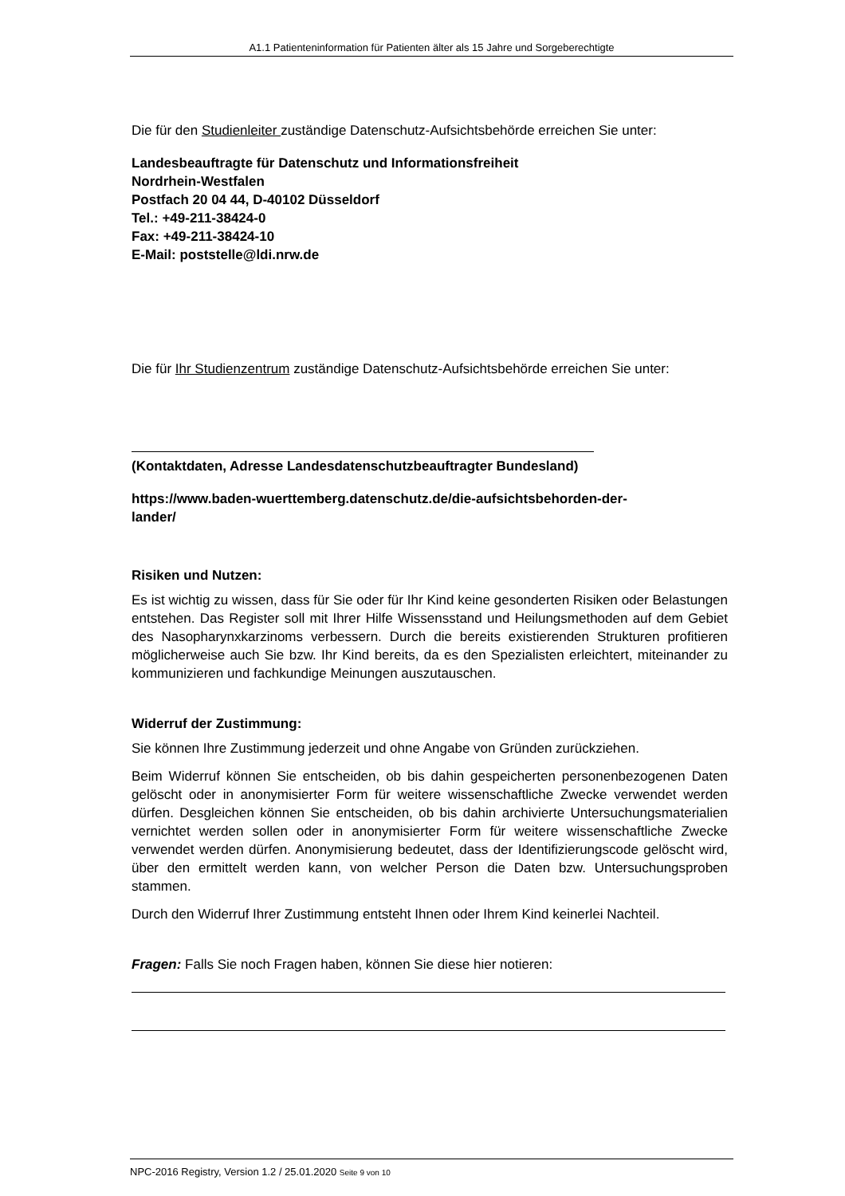A1.1 Patienteninformation für Patienten älter als 15 Jahre und Sorgeberechtigte
Die für den Studienleiter zuständige Datenschutz-Aufsichtsbehörde erreichen Sie unter:
Landesbeauftragte für Datenschutz und Informationsfreiheit
Nordrhein-Westfalen
Postfach 20 04 44, D-40102 Düsseldorf
Tel.: +49-211-38424-0
Fax: +49-211-38424-10
E-Mail: poststelle@ldi.nrw.de
Die für Ihr Studienzentrum zuständige Datenschutz-Aufsichtsbehörde erreichen Sie unter:
(Kontaktdaten, Adresse Landesdatenschutzbeauftragter Bundesland)
https://www.baden-wuerttemberg.datenschutz.de/die-aufsichtsbehorden-der-
lander/
Risiken und Nutzen:
Es ist wichtig zu wissen, dass für Sie oder für Ihr Kind keine gesonderten Risiken oder Belastungen entstehen. Das Register soll mit Ihrer Hilfe Wissensstand und Heilungsmethoden auf dem Gebiet des Nasopharynxkarzinoms verbessern. Durch die bereits existierenden Strukturen profitieren möglicherweise auch Sie bzw. Ihr Kind bereits, da es den Spezialisten erleichtert, miteinander zu kommunizieren und fachkundige Meinungen auszutauschen.
Widerruf der Zustimmung:
Sie können Ihre Zustimmung jederzeit und ohne Angabe von Gründen zurückziehen.
Beim Widerruf können Sie entscheiden, ob bis dahin gespeicherten personenbezogenen Daten gelöscht oder in anonymisierter Form für weitere wissenschaftliche Zwecke verwendet werden dürfen. Desgleichen können Sie entscheiden, ob bis dahin archivierte Untersuchungsmaterialien vernichtet werden sollen oder in anonymisierter Form für weitere wissenschaftliche Zwecke verwendet werden dürfen. Anonymisierung bedeutet, dass der Identifizierungscode gelöscht wird, über den ermittelt werden kann, von welcher Person die Daten bzw. Untersuchungsproben stammen.
Durch den Widerruf Ihrer Zustimmung entsteht Ihnen oder Ihrem Kind keinerlei Nachteil.
Fragen: Falls Sie noch Fragen haben, können Sie diese hier notieren:
NPC-2016 Registry, Version 1.2 / 25.01.2020 Seite 9 von 10